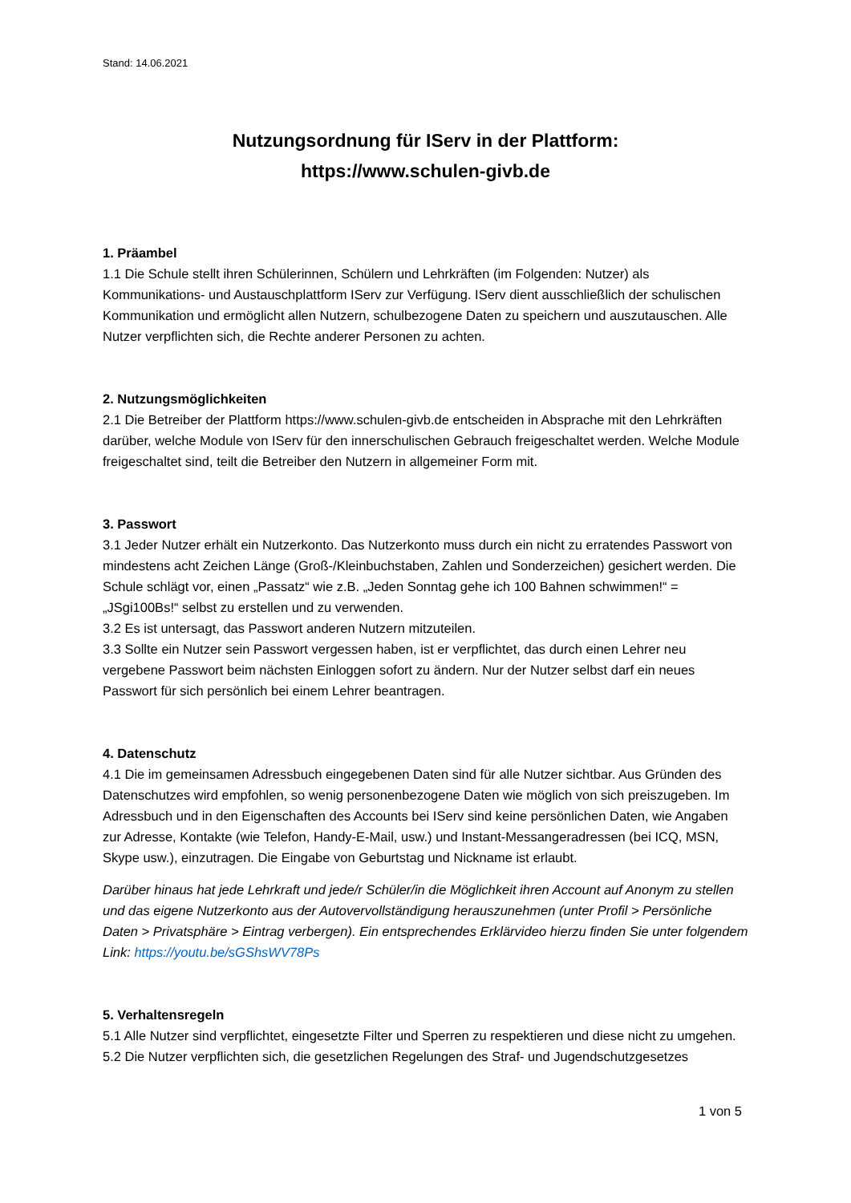Stand: 14.06.2021
Nutzungsordnung für IServ in der Plattform:
https://www.schulen-givb.de
1. Präambel
1.1 Die Schule stellt ihren Schülerinnen, Schülern und Lehrkräften (im Folgenden: Nutzer) als Kommunikations- und Austauschplattform IServ zur Verfügung. IServ dient ausschließlich der schulischen Kommunikation und ermöglicht allen Nutzern, schulbezogene Daten zu speichern und auszutauschen. Alle Nutzer verpflichten sich, die Rechte anderer Personen zu achten.
2. Nutzungsmöglichkeiten
2.1 Die Betreiber der Plattform https://www.schulen-givb.de entscheiden in Absprache mit den Lehrkräften darüber, welche Module von IServ für den innerschulischen Gebrauch freigeschaltet werden. Welche Module freigeschaltet sind, teilt die Betreiber den Nutzern in allgemeiner Form mit.
3. Passwort
3.1 Jeder Nutzer erhält ein Nutzerkonto. Das Nutzerkonto muss durch ein nicht zu erratendes Passwort von mindestens acht Zeichen Länge (Groß-/Kleinbuchstaben, Zahlen und Sonderzeichen) gesichert werden. Die Schule schlägt vor, einen „Passatz“ wie z.B. „Jeden Sonntag gehe ich 100 Bahnen schwimmen!“ = „JSgi100Bs!“ selbst zu erstellen und zu verwenden.
3.2 Es ist untersagt, das Passwort anderen Nutzern mitzuteilen.
3.3 Sollte ein Nutzer sein Passwort vergessen haben, ist er verpflichtet, das durch einen Lehrer neu vergebene Passwort beim nächsten Einloggen sofort zu ändern. Nur der Nutzer selbst darf ein neues Passwort für sich persönlich bei einem Lehrer beantragen.
4. Datenschutz
4.1 Die im gemeinsamen Adressbuch eingegebenen Daten sind für alle Nutzer sichtbar. Aus Gründen des Datenschutzes wird empfohlen, so wenig personenbezogene Daten wie möglich von sich preiszugeben. Im Adressbuch und in den Eigenschaften des Accounts bei IServ sind keine persönlichen Daten, wie Angaben zur Adresse, Kontakte (wie Telefon, Handy-E-Mail, usw.) und Instant-Messangeradressen (bei ICQ, MSN, Skype usw.), einzutragen. Die Eingabe von Geburtstag und Nickname ist erlaubt.
Darüber hinaus hat jede Lehrkraft und jede/r Schüler/in die Möglichkeit ihren Account auf Anonym zu stellen und das eigene Nutzerkonto aus der Autovervollständigung herauszunehmen (unter Profil > Persönliche Daten > Privatsphäre > Eintrag verbergen). Ein entsprechendes Erklärvideo hierzu finden Sie unter folgendem Link: https://youtu.be/sGShsWV78Ps
5. Verhaltensregeln
5.1 Alle Nutzer sind verpflichtet, eingesetzte Filter und Sperren zu respektieren und diese nicht zu umgehen.
5.2 Die Nutzer verpflichten sich, die gesetzlichen Regelungen des Straf- und Jugendschutzgesetzes
1 von 5